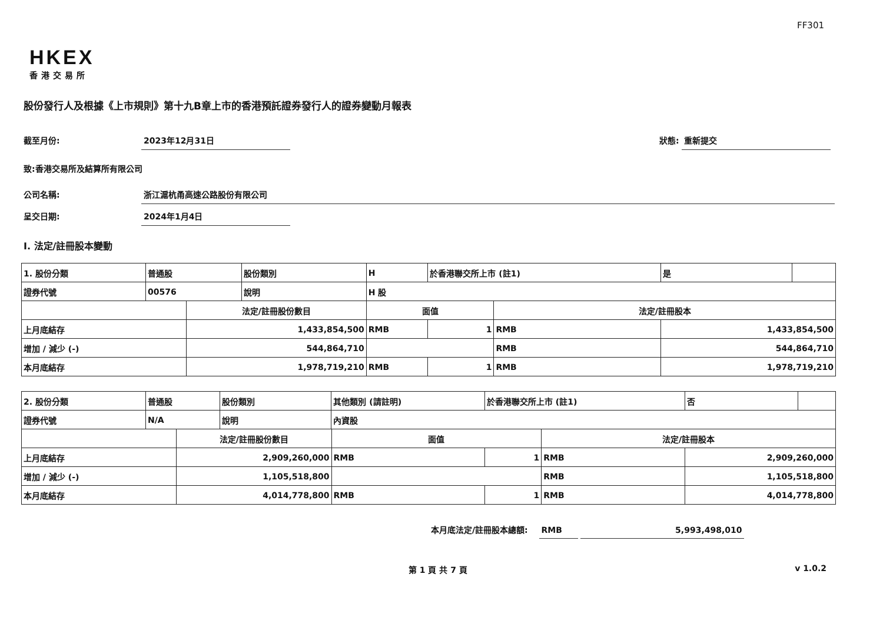FF301
HKEX
香港交易所
股份發行人及根據《上市規則》第十九B章上市的香港預託證券發行人的證券變動月報表
截至月份: 2023年12月31日 狀態: 重新提交
致:香港交易所及結算所有限公司
公司名稱: 浙江滬杭甬高速公路股份有限公司
呈交日期: 2024年1月4日
I. 法定/註冊股本變動
| 1. 股份分類 | 普通股 | | 股份類別 | H | | 於香港聯交所上市 (註1) | | 是 | |
| 證券代號 | 00576 | | 說明 | H 股 | | | | | |
| | | 法定/註冊股份數目 | | | 面值 | | 法定/註冊股本 | | |
| 上月底結存 | | 1,433,854,500 | | | RMB | 1 | RMB | 1,433,854,500 | |
| 增加 / 減少 (-) | | 544,864,710 | | | | | RMB | 544,864,710 | |
| 本月底結存 | | 1,978,719,210 | | | RMB | 1 | RMB | 1,978,719,210 | |
| 2. 股份分類 | 普通股 | | 股份類別 | 其他類別 (請註明) | | 於香港聯交所上市 (註1) | | 否 | |
| 證券代號 | N/A | | 說明 | 內資股 | | | | | |
| | | 法定/註冊股份數目 | | | 面值 | | 法定/註冊股本 | | |
| 上月底結存 | | 2,909,260,000 | | | RMB | 1 | RMB | 2,909,260,000 | |
| 增加 / 減少 (-) | | 1,105,518,800 | | | | | RMB | 1,105,518,800 | |
| 本月底結存 | | 4,014,778,800 | | | RMB | 1 | RMB | 4,014,778,800 | |
本月底法定/註冊股本總額: RMB 5,993,498,010
第 1 頁 共 7 頁 v 1.0.2